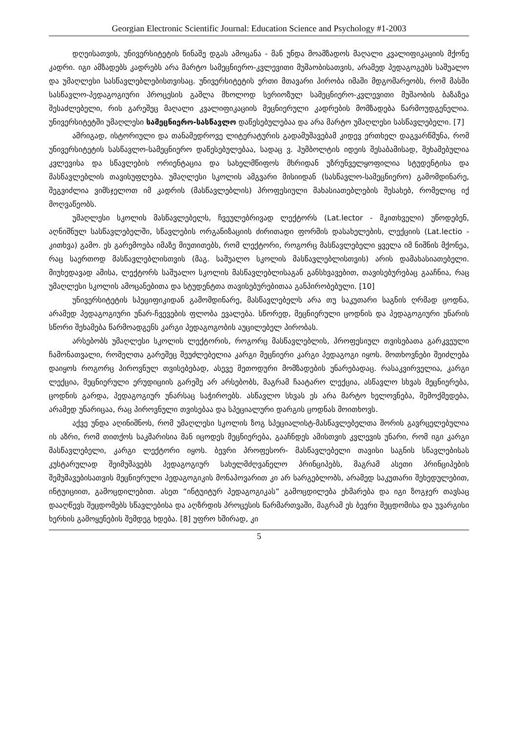Georgian Electronic Scientific Journal: Education Science and Psychology #1-2003
დღეისათვის, უნივერსიტეტის წინაშე დგას ამოცანა - მან უნდა მოამზადოს მაღალი კვალიფიკაციის მქონე კადრი. იგი ამზადებს კადრებს არა მარტო სამეცნიერო-კვლევითი მუშაობისათვის, არამედ პედაგოგებს საშუალო და უმაღლესი სასწავლებლებისთვისაც. უნივერსიტეტის ერთი მთავარი პირობა იმაში მდგომარეობს, რომ მასში სასწავლო-პედაგოგიური პროცესის გაშლა მხოლოდ სერიოზულ სამეცნიერო-კვლევითი მუშაობის ბაზაზეა შესაძლებელი, რის გარეშეც მაღალი კვალიფიკაციის მეცნიერული კადრების მომზადება წარმოუდგენელია. უნივერსიტეტში უმაღლესი სამეცნიერო-სასწავლო დაწესებულებაა და არა მარტო უმაღლესი სასწავლებელი. [7]
ამრიგად, ისტორიული და თანამედროვე ლიტერატურის გადამუშავებამ კიდევ ერთხელ დაგვარწმუნა, რომ უნივერსიტეტის სასწავლო-სამეცნიერო დაწესებულებაა, სადაც ვ. ჰუმბოლტის იდეის შესაბამისად, შეხამებულია კვლევისა და სწავლების ორიენტაცია და სახელმწიფოს მხრიდან უზრუნველყოფილია სტუდენტისა და მასწავლებლის თავისუფლება. უმაღლესი სკოლის ამგვარი მისიიდან (სასწავლო-სამეცნიერო) გამომდინარე, შეგვიძლია ვიმსჯელოთ იმ კადრის (მასწავლებლის) პროფესიული მახასიათებლების შესახებ, რომელიც იქ მოღვაწეობს.
უმაღლესი სკოლის მასწავლებელს, ჩვეულებრივად ლექტორს (Lat.lector - მკითხველი) უწოდებენ, აღნიშნულ სასწავლებელში, სწავლების ორგანიზაციის ძირითადი ფორმის დასახელების, ლექციის (Lat.lectio - კითხვა) გამო. ეს გარემოება იმაზე მიუთითებს, რომ ლექტორი, როგორც მასწავლებელი ყველა იმ ნიშნის მქონეა, რაც საერთოდ მასწავლებლისთვის (მაგ. საშუალო სკოლის მასწავლებლისთვის) არის დამახასიათებელი. მიუხედავად ამისა, ლექტორს საშუალო სკოლის მასწავლებლისაგან განსხვავებით, თავისებურებაც გააჩნია, რაც უმაღლესი სკოლის ამოცანებითა და სტუდენტთა თავისებურებითაა განპირობებული. [10]
უნივერსიტეტის სპეციფიკიდან გამომდინარე, მასწავლებელს არა თუ საკუთარი საგნის ღრმად ცოდნა, არამედ პედაგოგიური უნარ-ჩვევების ფლობა ევალება. სწორედ, მეცნიერული ცოდნის და პედაგოგიური უნარის სწორი შეხამება წარმოადგენს კარგი პედაგოგობის აუცილებელ პირობას.
არსებობს უმაღლესი სკოლის ლექტორის, როგორც მასწავლებლის, პროფესიულ თვისებათა გარკვეული ჩამონათვალი, რომელთა გარეშეც შეუძლებელია კარგი მეცნიერი კარგი პედაგოგი იყოს. მოთხოვნები შეიძლება დაიყოს როგორც პიროვნულ თვისებებად, ასევე მეთოდური მომზადების უნარებადაც. რასაკვირველია, კარგი ლექცია, მეცნიერული ერუდიციის გარეშე არ არსებობს, მაგრამ ჩაატარო ლექცია, ასწავლო სხვას მეცნიერება, ცოდნის გარდა, პედაგოგიურ უნარსაც საჭიროებს. ასწავლო სხვას ეს არა მარტო ხელოვნება, შემოქმედება, არამედ უნარიცაა, რაც პიროვნული თვისებაა და სპეციალური დარგის ცოდნას მოითხოვს.
აქვე უნდა აღინიშნოს, რომ უმაღლესი სკოლის ზოგ სპეციალისტ-მასწავლებელთა შორის გავრცელებულია ის აზრი, რომ თითქოს საკმარისია მან იცოდეს მეცნიერება, გააჩნდეს ამისთვის კვლევის უნარი, რომ იგი კარგი მასწავლებელი, კარგი ლექტორი იყოს. ბევრი პროფესორ- მასწავლებელი თავისი საგნის სწავლებისას კუსტარულად შეიმუშავებს პედაგოგიურ სახელმძღვანელო პრინციპებს, მაგრამ ასეთი პრინციპების შემუშავებისათვის მეცნიერული პედაგოგიკის მონაპოვარით კი არ სარგებლობს, არამედ საკუთარი შეხედულებით, ინტუიციით, გამოცდილებით. ასეთ “ინტუიტურ პედაგოგიკას” გამოცდილება ეხმარება და იგი ზოგჯერ თავსაც დააღწევს შეცდომებს სწავლებისა და აღზრდის პროცესის წარმართვაში, მაგრამ ეს ბევრი შეცდომისა და უვარგისი ხერხის გამოყენების შემდეგ ხდება. [8] უფრო ხშირად, კი
5